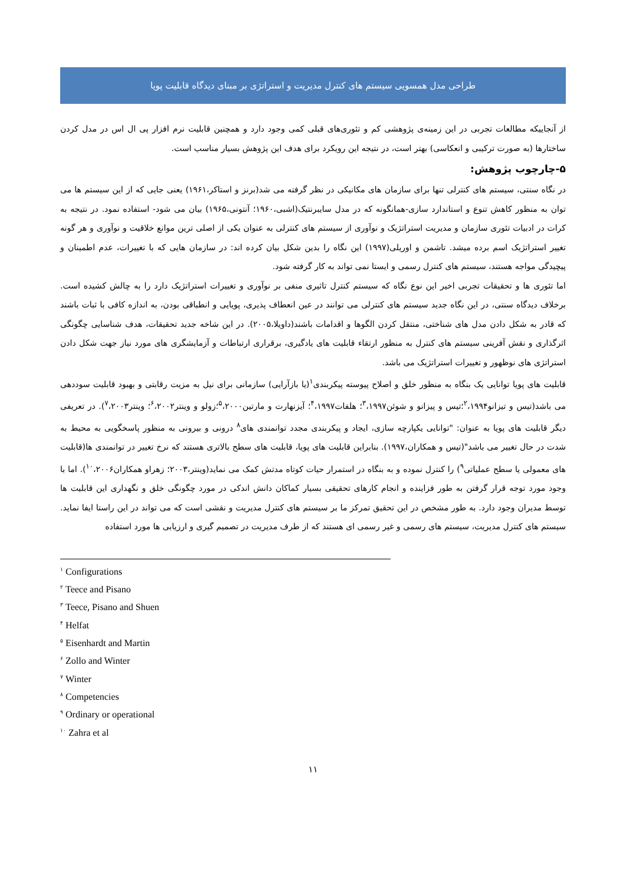طراحی مدل همسویی سیستم های کنترل مدیریت و استراتژی بر مبنای دیدگاه قابلیت پویا
از آنجاییکه مطالعات تجربی در این زمینه‌ی پژوهشی کم و تئوری‌های قبلی کمی وجود دارد و همچنین قابلیت نرم افزار پی ال اس در مدل کردن ساختارها (به صورت ترکیبی و انعکاسی) بهتر است، در نتیجه این رویکرد برای هدف این پژوهش بسیار مناسب است.
۵-چارچوب پژوهش:
در نگاه سنتی، سیستم های کنترلی تنها برای سازمان های مکانیکی در نظر گرفته می شد(برنز و استاکر،۱۹۶۱) یعنی جایی که از این سیستم ها می توان به منظور کاهش تنوع و استاندارد سازی-همانگونه که در مدل سایبرنتیک(اشبی،۱۹۶۰؛ آنتونی،۱۹۶۵) بیان می شود- استفاده نمود. در نتیجه به کرات در ادبیات تئوری سازمان و مدیریت استراتژیک و نوآوری از سیستم های کنترلی به عنوان یکی از اصلی ترین موانع خلاقیت و نوآوری و هر گونه تغییر استراتژیک اسم برده میشد. تاشمن و اوریلی(۱۹۹۷) این نگاه را بدین شکل بیان کرده اند: در سازمان هایی که با تغییرات، عدم اطمینان و پیچیدگی مواجه هستند، سیستم های کنترل رسمی و ایستا نمی تواند به کار گرفته شود.
اما تئوری ها و تحقیقات تجربی اخیر این نوع نگاه که سیستم کنترل تاثیری منفی بر نوآوری و تغییرات استراتژیک دارد را به چالش کشیده است. برخلاف دیدگاه سنتی، در این نگاه جدید سیستم های کنترلی می توانند در عین انعطاف پذیری، پویایی و انطباقی بودن، به اندازه کافی با ثبات باشند که قادر به شکل دادن مدل های شناختی، منتقل کردن الگوها و اقدامات باشند(داویلا،۲۰۰۵). در این شاخه جدید تحقیقات، هدف شناسایی چگونگی اثرگذاری و نقش آفرینی سیستم های کنترل به منظور ارتقاء قابلیت های یادگیری، برقراری ارتباطات و آزمایشگری های مورد نیاز جهت شکل دادن استراتژی های نوظهور و تغییرات استراتژیک می باشد.
قابلیت های پویا توانایی یک بنگاه به منظور خلق و اصلاح پیوسته پیکربندی<sup>۱</sup>(یا بازآرایی) سازمانی برای نیل به مزیت رقابتی و بهبود قابلیت سوددهی می باشد(تیس و تیزانو<sup>۲</sup>،۱۹۹۴؛تیس و پیزانو و شوئن<sup>۳</sup>،۱۹۹۷؛ هلفات<sup>۴</sup>،۱۹۹۷؛ آیزنهارت و مارتین<sup>۵</sup>،۲۰۰۰؛زولو و وینتر<sup>۶</sup>،۲۰۰۲؛ وینتر<sup>۷</sup>،۲۰۰۳). در تعریفی دیگر قابلیت های پویا به عنوان: "توانایی یکپارچه سازی، ایجاد و پیکربندی مجدد توانمندی های<sup>۸</sup> درونی و بیرونی به منظور پاسخگویی به محیط به شدت در حال تغییر می باشد"(تیس و همکاران،۱۹۹۷). بنابراین قابلیت های پویا، قابلیت های سطح بالاتری هستند که نرخ تغییر در توانمندی ها(قابلیت های معمولی یا سطح عملیاتی<sup>۹</sup>) را کنترل نموده و به بنگاه در استمرار حیات کوتاه مدتش کمک می نماید(وینتر،۲۰۰۳؛ زهراو همکاران<sup>۱۰</sup>،۲۰۰۶). اما با وجود مورد توجه قرار گرفتن به طور فزاینده و انجام کارهای تحقیقی بسیار کماکان دانش اندکی در مورد چگونگی خلق و نگهداری این قابلیت ها توسط مدیران وجود دارد. به طور مشخص در این تحقیق تمرکز ما بر سیستم های کنترل مدیریت و نقشی است که می تواند در این راستا ایفا نماید. سیستم های کنترل مدیریت، سیستم های رسمی و غیر رسمی ای هستند که از طرف مدیریت در تصمیم گیری و ارزیابی ها مورد استفاده
<sup>۱</sup> Configurations
<sup>۲</sup> Teece and Pisano
<sup>۳</sup> Teece, Pisano and Shuen
<sup>۴</sup> Helfat
<sup>۵</sup> Eisenhardt and Martin
<sup>۶</sup> Zollo and Winter
<sup>۷</sup> Winter
<sup>۸</sup> Competencies
<sup>۹</sup> Ordinary or operational
<sup>۱۰</sup> Zahra et al
۱۱